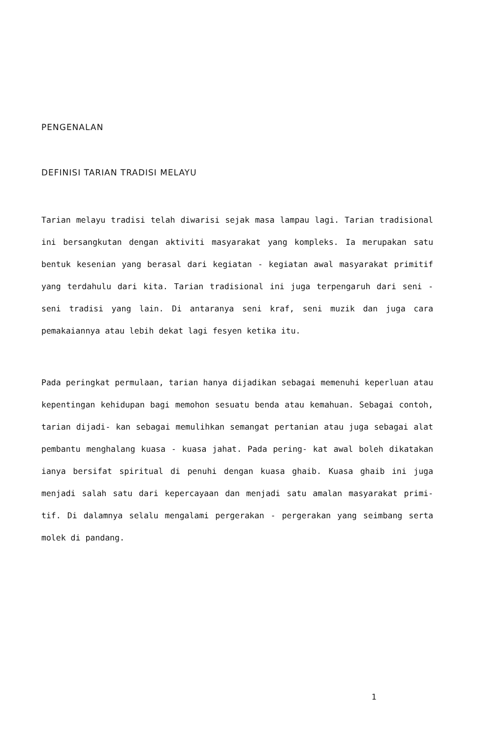PENGENALAN
DEFINISI TARIAN TRADISI MELAYU
Tarian melayu tradisi telah diwarisi sejak masa lampau lagi. Tarian tradisional ini bersangkutan dengan aktiviti masyarakat yang kompleks. Ia merupakan satu bentuk kesenian yang berasal dari kegiatan - kegiatan awal masyarakat primitif yang terdahulu dari kita. Tarian tradisional ini juga terpengaruh dari seni - seni tradisi yang lain. Di antaranya seni kraf, seni muzik dan juga cara pemakaiannya atau lebih dekat lagi fesyen ketika itu.
Pada peringkat permulaan, tarian hanya dijadikan sebagai memenuhi keperluan atau kepentingan kehidupan bagi memohon sesuatu benda atau kemahuan. Sebagai contoh, tarian dijadi- kan sebagai memulihkan semangat pertanian atau juga sebagai alat pembantu menghalang kuasa - kuasa jahat. Pada pering- kat awal boleh dikatakan ianya bersifat spiritual di penuhi dengan kuasa ghaib. Kuasa ghaib ini juga menjadi salah satu dari kepercayaan dan menjadi satu amalan masyarakat primi- tif. Di dalamnya selalu mengalami pergerakan - pergerakan yang seimbang serta molek di pandang.
1